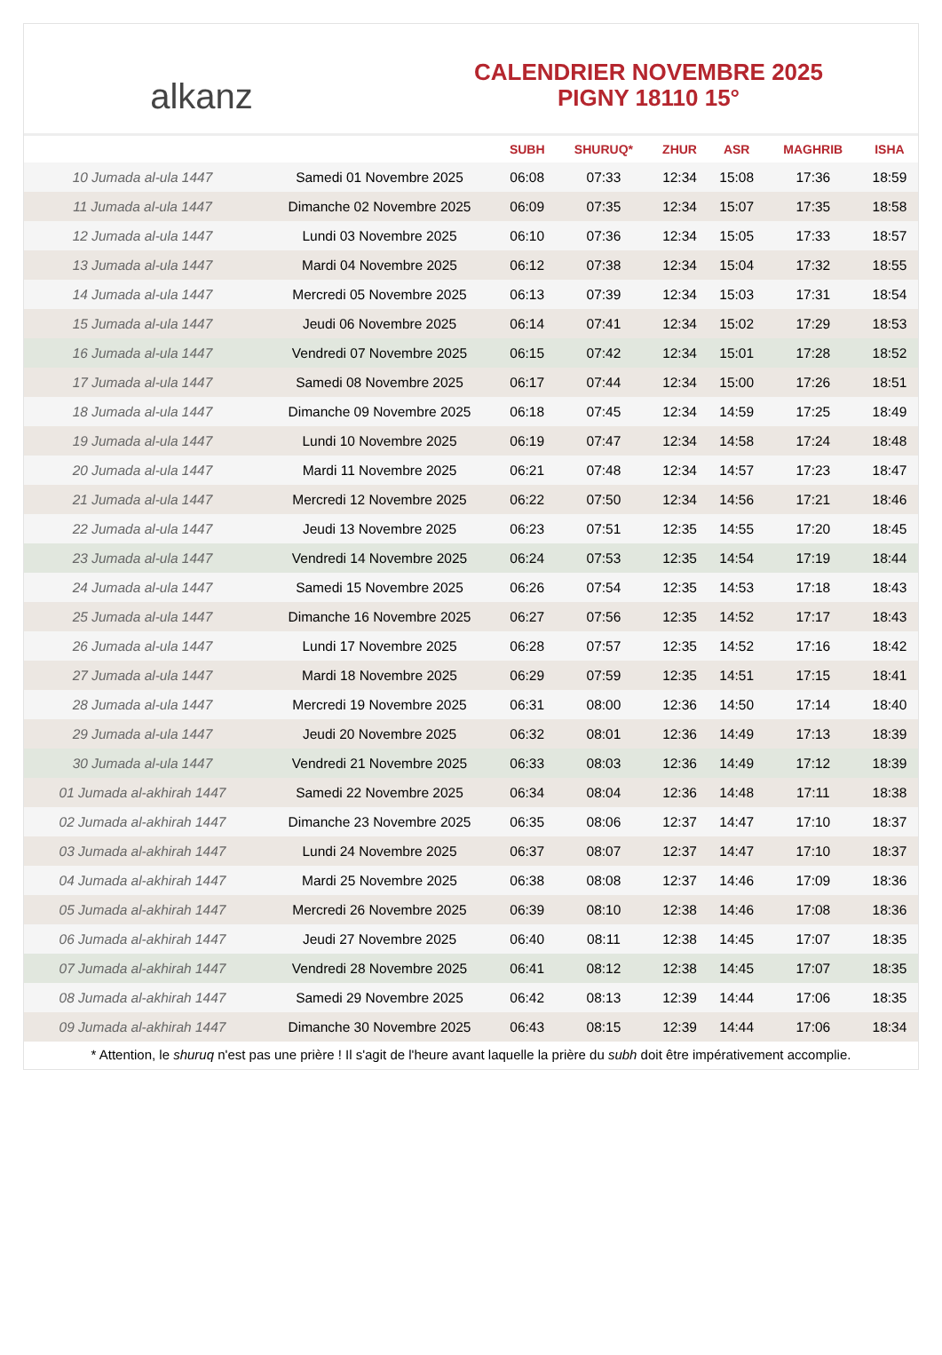alkanz
CALENDRIER NOVEMBRE 2025
PIGNY 18110 15°
| | | SUBH | SHURUQ* | ZHUR | ASR | MAGHRIB | ISHA |
| --- | --- | --- | --- | --- | --- | --- | --- |
| 10 Jumada al-ula 1447 | Samedi 01 Novembre 2025 | 06:08 | 07:33 | 12:34 | 15:08 | 17:36 | 18:59 |
| 11 Jumada al-ula 1447 | Dimanche 02 Novembre 2025 | 06:09 | 07:35 | 12:34 | 15:07 | 17:35 | 18:58 |
| 12 Jumada al-ula 1447 | Lundi 03 Novembre 2025 | 06:10 | 07:36 | 12:34 | 15:05 | 17:33 | 18:57 |
| 13 Jumada al-ula 1447 | Mardi 04 Novembre 2025 | 06:12 | 07:38 | 12:34 | 15:04 | 17:32 | 18:55 |
| 14 Jumada al-ula 1447 | Mercredi 05 Novembre 2025 | 06:13 | 07:39 | 12:34 | 15:03 | 17:31 | 18:54 |
| 15 Jumada al-ula 1447 | Jeudi 06 Novembre 2025 | 06:14 | 07:41 | 12:34 | 15:02 | 17:29 | 18:53 |
| 16 Jumada al-ula 1447 | Vendredi 07 Novembre 2025 | 06:15 | 07:42 | 12:34 | 15:01 | 17:28 | 18:52 |
| 17 Jumada al-ula 1447 | Samedi 08 Novembre 2025 | 06:17 | 07:44 | 12:34 | 15:00 | 17:26 | 18:51 |
| 18 Jumada al-ula 1447 | Dimanche 09 Novembre 2025 | 06:18 | 07:45 | 12:34 | 14:59 | 17:25 | 18:49 |
| 19 Jumada al-ula 1447 | Lundi 10 Novembre 2025 | 06:19 | 07:47 | 12:34 | 14:58 | 17:24 | 18:48 |
| 20 Jumada al-ula 1447 | Mardi 11 Novembre 2025 | 06:21 | 07:48 | 12:34 | 14:57 | 17:23 | 18:47 |
| 21 Jumada al-ula 1447 | Mercredi 12 Novembre 2025 | 06:22 | 07:50 | 12:34 | 14:56 | 17:21 | 18:46 |
| 22 Jumada al-ula 1447 | Jeudi 13 Novembre 2025 | 06:23 | 07:51 | 12:35 | 14:55 | 17:20 | 18:45 |
| 23 Jumada al-ula 1447 | Vendredi 14 Novembre 2025 | 06:24 | 07:53 | 12:35 | 14:54 | 17:19 | 18:44 |
| 24 Jumada al-ula 1447 | Samedi 15 Novembre 2025 | 06:26 | 07:54 | 12:35 | 14:53 | 17:18 | 18:43 |
| 25 Jumada al-ula 1447 | Dimanche 16 Novembre 2025 | 06:27 | 07:56 | 12:35 | 14:52 | 17:17 | 18:43 |
| 26 Jumada al-ula 1447 | Lundi 17 Novembre 2025 | 06:28 | 07:57 | 12:35 | 14:52 | 17:16 | 18:42 |
| 27 Jumada al-ula 1447 | Mardi 18 Novembre 2025 | 06:29 | 07:59 | 12:35 | 14:51 | 17:15 | 18:41 |
| 28 Jumada al-ula 1447 | Mercredi 19 Novembre 2025 | 06:31 | 08:00 | 12:36 | 14:50 | 17:14 | 18:40 |
| 29 Jumada al-ula 1447 | Jeudi 20 Novembre 2025 | 06:32 | 08:01 | 12:36 | 14:49 | 17:13 | 18:39 |
| 30 Jumada al-ula 1447 | Vendredi 21 Novembre 2025 | 06:33 | 08:03 | 12:36 | 14:49 | 17:12 | 18:39 |
| 01 Jumada al-akhirah 1447 | Samedi 22 Novembre 2025 | 06:34 | 08:04 | 12:36 | 14:48 | 17:11 | 18:38 |
| 02 Jumada al-akhirah 1447 | Dimanche 23 Novembre 2025 | 06:35 | 08:06 | 12:37 | 14:47 | 17:10 | 18:37 |
| 03 Jumada al-akhirah 1447 | Lundi 24 Novembre 2025 | 06:37 | 08:07 | 12:37 | 14:47 | 17:10 | 18:37 |
| 04 Jumada al-akhirah 1447 | Mardi 25 Novembre 2025 | 06:38 | 08:08 | 12:37 | 14:46 | 17:09 | 18:36 |
| 05 Jumada al-akhirah 1447 | Mercredi 26 Novembre 2025 | 06:39 | 08:10 | 12:38 | 14:46 | 17:08 | 18:36 |
| 06 Jumada al-akhirah 1447 | Jeudi 27 Novembre 2025 | 06:40 | 08:11 | 12:38 | 14:45 | 17:07 | 18:35 |
| 07 Jumada al-akhirah 1447 | Vendredi 28 Novembre 2025 | 06:41 | 08:12 | 12:38 | 14:45 | 17:07 | 18:35 |
| 08 Jumada al-akhirah 1447 | Samedi 29 Novembre 2025 | 06:42 | 08:13 | 12:39 | 14:44 | 17:06 | 18:35 |
| 09 Jumada al-akhirah 1447 | Dimanche 30 Novembre 2025 | 06:43 | 08:15 | 12:39 | 14:44 | 17:06 | 18:34 |
* Attention, le shuruq n'est pas une prière ! Il s'agit de l'heure avant laquelle la prière du subh doit être impérativement accomplie.